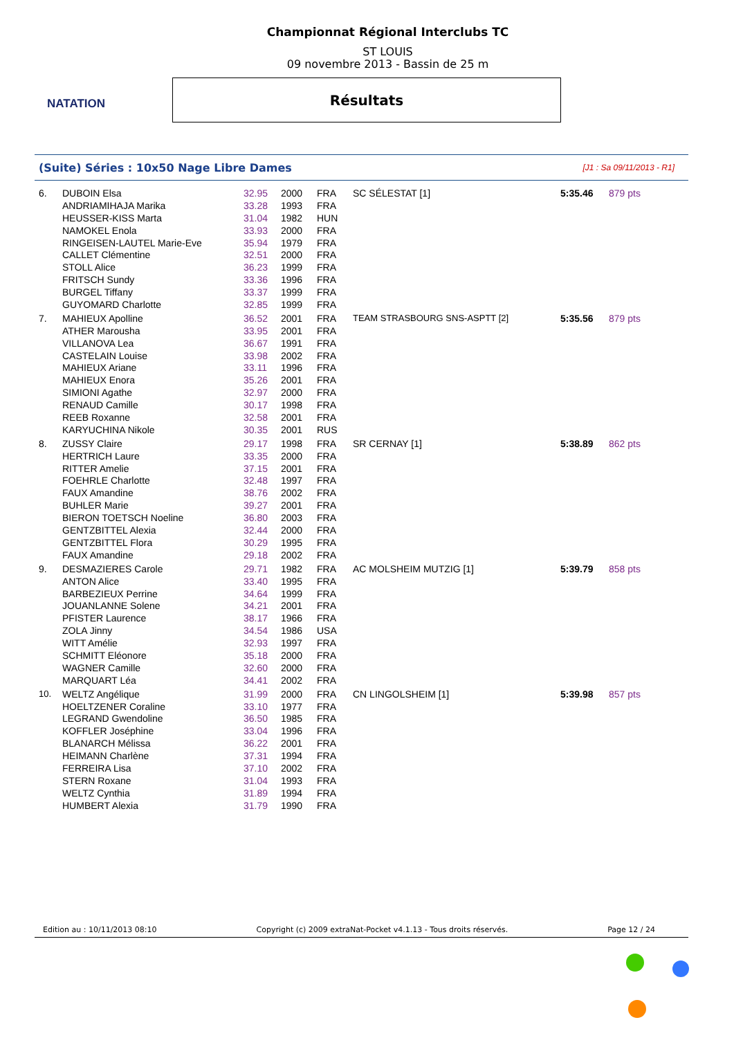NATATION
Championnat Régional Interclubs TC
ST LOUIS
09 novembre 2013 - Bassin de 25 m
Résultats
(Suite) Séries : 10x50 Nage Libre Dames [J1 : Sa 09/11/2013 - R1]
| 6. | DUBOIN Elsa | 32.95 | 2000 | FRA | SC SÉLESTAT [1] | 5:35.46 | 879 pts |
| | ANDRIAMIHAJA Marika | 33.28 | 1993 | FRA | | | |
| | HEUSSER-KISS Marta | 31.04 | 1982 | HUN | | | |
| | NAMOKEL Enola | 33.93 | 2000 | FRA | | | |
| | RINGEISEN-LAUTEL Marie-Eve | 35.94 | 1979 | FRA | | | |
| | CALLET Clémentine | 32.51 | 2000 | FRA | | | |
| | STOLL Alice | 36.23 | 1999 | FRA | | | |
| | FRITSCH Sundy | 33.36 | 1996 | FRA | | | |
| | BURGEL Tiffany | 33.37 | 1999 | FRA | | | |
| | GUYOMARD Charlotte | 32.85 | 1999 | FRA | | | |
| 7. | MAHIEUX Apolline | 36.52 | 2001 | FRA | TEAM STRASBOURG SNS-ASPTT [2] | 5:35.56 | 879 pts |
| | ATHER Marousha | 33.95 | 2001 | FRA | | | |
| | VILLANOVA Lea | 36.67 | 1991 | FRA | | | |
| | CASTELAIN Louise | 33.98 | 2002 | FRA | | | |
| | MAHIEUX Ariane | 33.11 | 1996 | FRA | | | |
| | MAHIEUX Enora | 35.26 | 2001 | FRA | | | |
| | SIMIONI Agathe | 32.97 | 2000 | FRA | | | |
| | RENAUD Camille | 30.17 | 1998 | FRA | | | |
| | REEB Roxanne | 32.58 | 2001 | FRA | | | |
| | KARYUCHINA Nikole | 30.35 | 2001 | RUS | | | |
| 8. | ZUSSY Claire | 29.17 | 1998 | FRA | SR CERNAY [1] | 5:38.89 | 862 pts |
| | HERTRICH Laure | 33.35 | 2000 | FRA | | | |
| | RITTER Amelie | 37.15 | 2001 | FRA | | | |
| | FOEHRLE Charlotte | 32.48 | 1997 | FRA | | | |
| | FAUX Amandine | 38.76 | 2002 | FRA | | | |
| | BUHLER Marie | 39.27 | 2001 | FRA | | | |
| | BIERON TOETSCH Noeline | 36.80 | 2003 | FRA | | | |
| | GENTZBITTEL Alexia | 32.44 | 2000 | FRA | | | |
| | GENTZBITTEL Flora | 30.29 | 1995 | FRA | | | |
| | FAUX Amandine | 29.18 | 2002 | FRA | | | |
| 9. | DESMAZIERES Carole | 29.71 | 1982 | FRA | AC MOLSHEIM MUTZIG [1] | 5:39.79 | 858 pts |
| | ANTON Alice | 33.40 | 1995 | FRA | | | |
| | BARBEZIEUX Perrine | 34.64 | 1999 | FRA | | | |
| | JOUANLANNE Solene | 34.21 | 2001 | FRA | | | |
| | PFISTER Laurence | 38.17 | 1966 | FRA | | | |
| | ZOLA Jinny | 34.54 | 1986 | USA | | | |
| | WITT Amélie | 32.93 | 1997 | FRA | | | |
| | SCHMITT Eléonore | 35.18 | 2000 | FRA | | | |
| | WAGNER Camille | 32.60 | 2000 | FRA | | | |
| | MARQUART Léa | 34.41 | 2002 | FRA | | | |
| 10. | WELTZ Angélique | 31.99 | 2000 | FRA | CN LINGOLSHEIM [1] | 5:39.98 | 857 pts |
| | HOELTZENER Coraline | 33.10 | 1977 | FRA | | | |
| | LEGRAND Gwendoline | 36.50 | 1985 | FRA | | | |
| | KOFFLER Joséphine | 33.04 | 1996 | FRA | | | |
| | BLANARCH Mélissa | 36.22 | 2001 | FRA | | | |
| | HEIMANN Charlène | 37.31 | 1994 | FRA | | | |
| | FERREIRA Lisa | 37.10 | 2002 | FRA | | | |
| | STERN Roxane | 31.04 | 1993 | FRA | | | |
| | WELTZ Cynthia | 31.89 | 1994 | FRA | | | |
| | HUMBERT Alexia | 31.79 | 1990 | FRA | | | |
Edition au : 10/11/2013 08:10 Copyright (c) 2009 extraNat-Pocket v4.1.13 - Tous droits réservés. Page 12 / 24